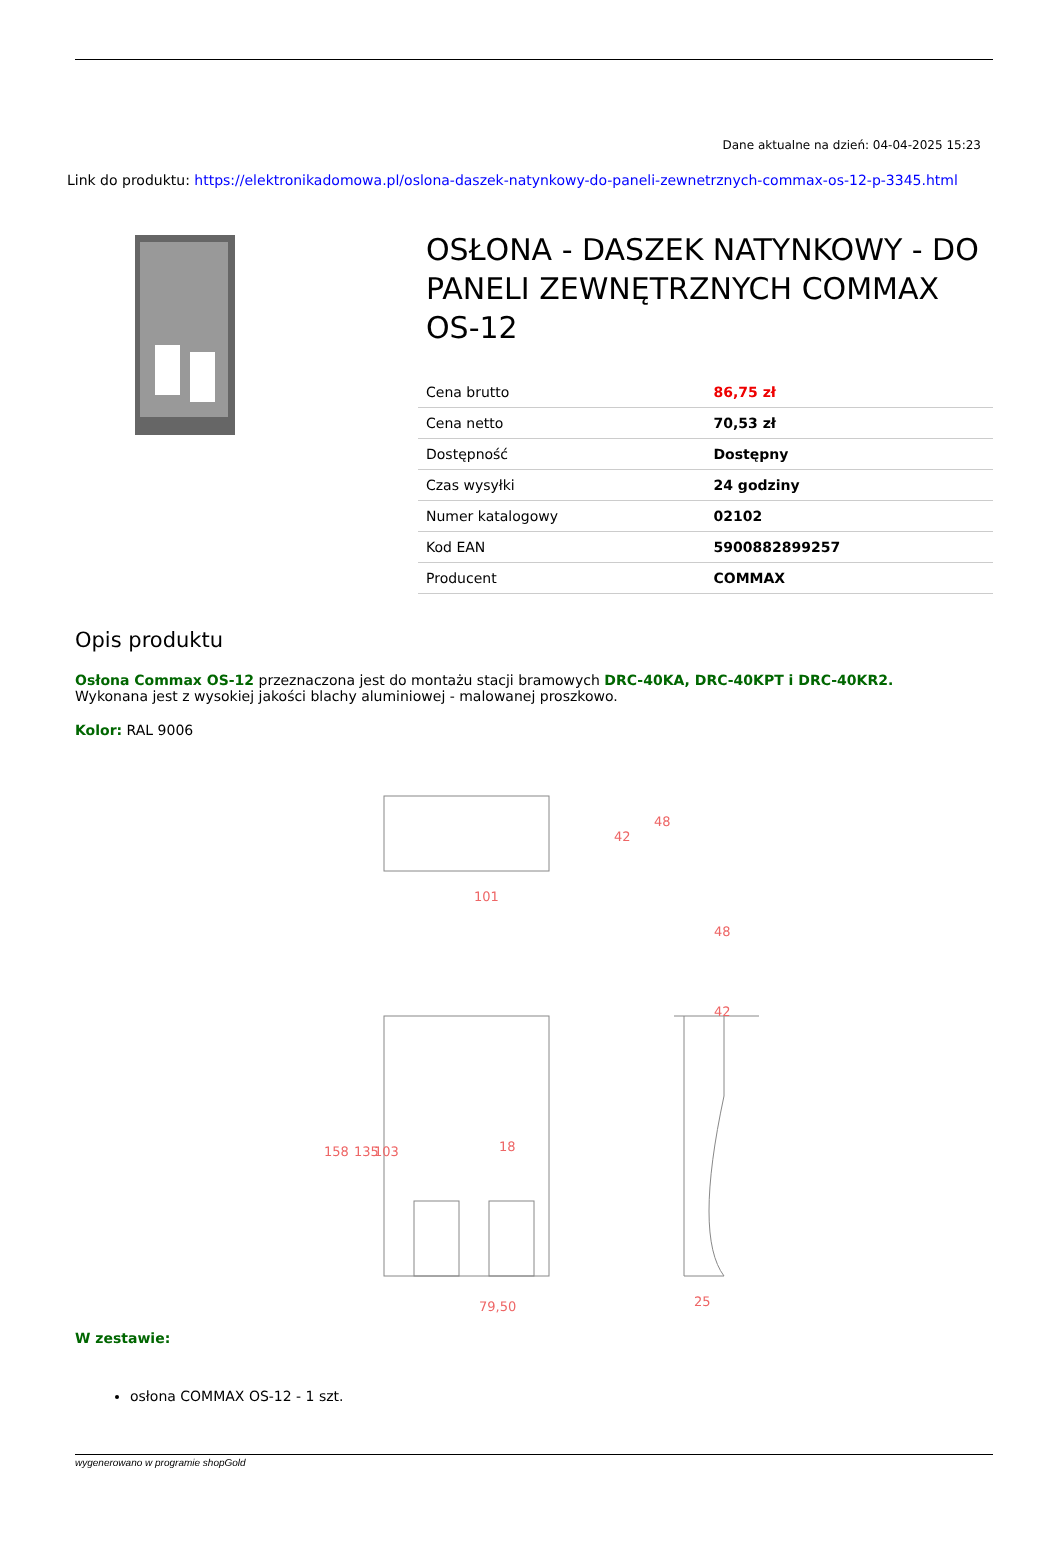Dane aktualne na dzień: 04-04-2025 15:23
Link do produktu: https://elektronikadomowa.pl/oslona-daszek-natynkowy-do-paneli-zewnetrznych-commax-os-12-p-3345.html
OSŁONA - DASZEK NATYNKOWY - DO PANELI ZEWNĘTRZNYCH COMMAX OS-12
| Cena brutto | 86,75 zł |
| Cena netto | 70,53 zł |
| Dostępność | Dostępny |
| Czas wysyłki | 24 godziny |
| Numer katalogowy | 02102 |
| Kod EAN | 5900882899257 |
| Producent | COMMAX |
Opis produktu
Osłona Commax OS-12 przeznaczona jest do montażu stacji bramowych DRC-40KA, DRC-40KPT i DRC-40KR2.
Wykonana jest z wysokiej jakości blachy aluminiowej - malowanej proszkowo.
Kolor: RAL 9006
101
48
42
79,50
18
48
42
25
158
135
103
W zestawie:
osłona COMMAX OS-12 - 1 szt.
wygenerowano w programie shopGold